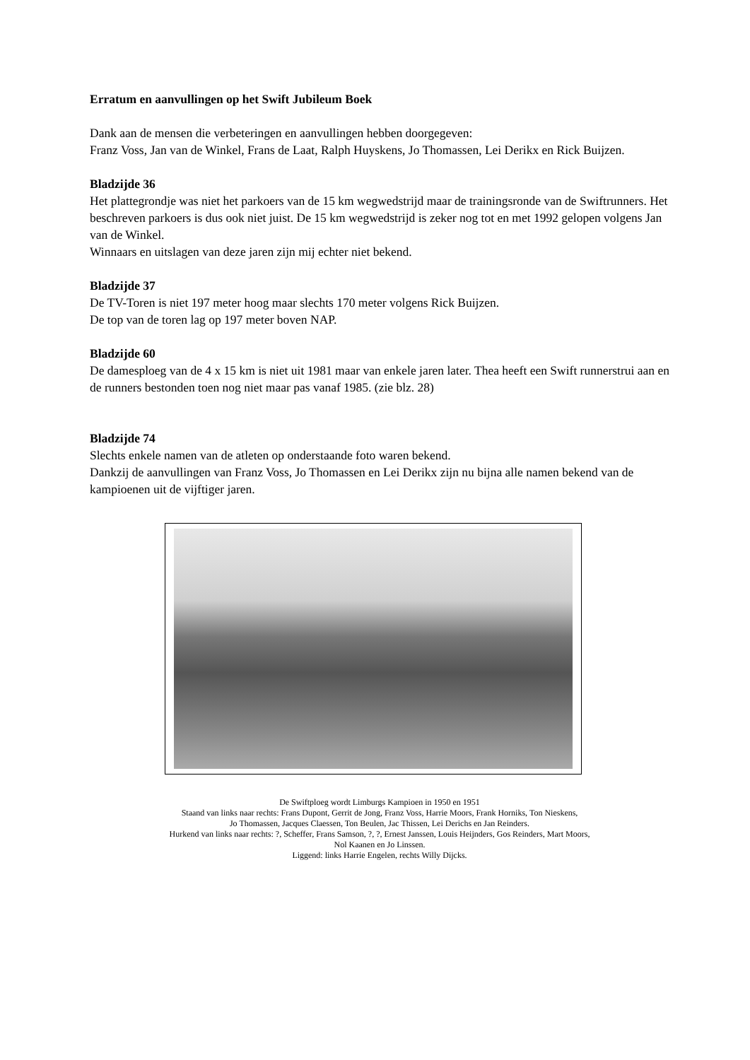Erratum en aanvullingen op het Swift Jubileum Boek
Dank aan de mensen die verbeteringen en aanvullingen hebben doorgegeven:
Franz Voss, Jan van de Winkel, Frans de Laat, Ralph Huyskens, Jo Thomassen, Lei Derikx en Rick Buijzen.
Bladzijde 36
Het plattegrondje was niet het parkoers van de 15 km wegwedstrijd maar de trainingsronde van de Swiftrunners. Het beschreven parkoers is dus ook niet juist. De 15 km wegwedstrijd is zeker nog tot en met 1992 gelopen volgens Jan van de Winkel.
Winnaars en uitslagen van deze jaren zijn mij echter niet bekend.
Bladzijde 37
De TV-Toren is niet 197 meter hoog maar slechts 170 meter volgens Rick Buijzen.
De top van de toren lag op 197 meter boven NAP.
Bladzijde 60
De damesploeg van de 4 x 15 km is niet uit 1981 maar van enkele jaren later. Thea heeft een Swift runnerstrui aan en de runners bestonden toen nog niet maar pas vanaf 1985. (zie blz. 28)
Bladzijde 74
Slechts enkele namen van de atleten op onderstaande foto waren bekend.
Dankzij de aanvullingen van Franz Voss, Jo Thomassen en Lei Derikx zijn nu bijna alle namen bekend van de kampioenen uit de vijftiger jaren.
De Swiftploeg wordt Limburgs Kampioen in 1950 en 1951
Staand van links naar rechts: Frans Dupont, Gerrit de Jong, Franz Voss, Harrie Moors, Frank Horniks, Ton Nieskens,
Jo Thomassen, Jacques Claessen, Ton Beulen, Jac Thissen, Lei Derichs en Jan Reinders.
Hurkend van links naar rechts: ?, Scheffer, Frans Samson, ?, ?, Ernest Janssen, Louis Heijnders, Gos Reinders, Mart Moors,
Nol Kaanen en Jo Linssen.
Liggend: links Harrie Engelen, rechts Willy Dijcks.